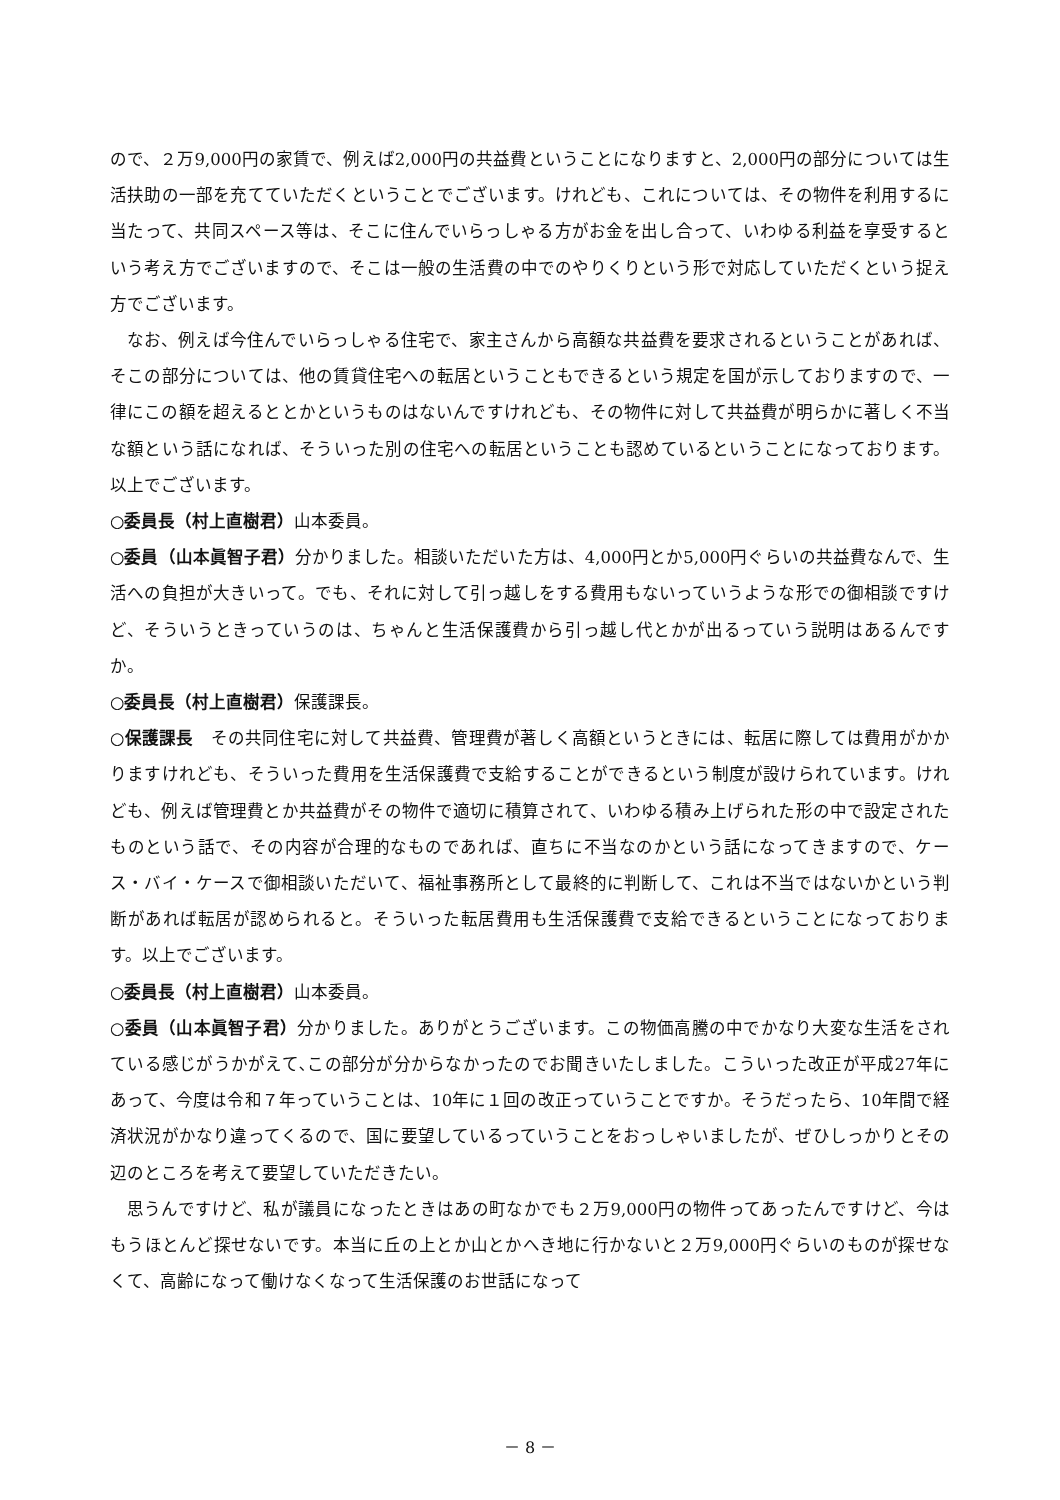ので、２万9,000円の家賃で、例えば2,000円の共益費ということになりますと、2,000円の部分については生活扶助の一部を充てていただくということでございます。けれども、これについては、その物件を利用するに当たって、共同スペース等は、そこに住んでいらっしゃる方がお金を出し合って、いわゆる利益を享受するという考え方でございますので、そこは一般の生活費の中でのやりくりという形で対応していただくという捉え方でございます。
なお、例えば今住んでいらっしゃる住宅で、家主さんから高額な共益費を要求されるということがあれば、そこの部分については、他の賃貸住宅への転居ということもできるという規定を国が示しておりますので、一律にこの額を超えるととかというものはないんですけれども、その物件に対して共益費が明らかに著しく不当な額という話になれば、そういった別の住宅への転居ということも認めているということになっております。以上でございます。
○委員長（村上直樹君）山本委員。
○委員（山本眞智子君）分かりました。相談いただいた方は、4,000円とか5,000円ぐらいの共益費なんで、生活への負担が大きいって。でも、それに対して引っ越しをする費用もないっていうような形での御相談ですけど、そういうときっていうのは、ちゃんと生活保護費から引っ越し代とかが出るっていう説明はあるんですか。
○委員長（村上直樹君）保護課長。
○保護課長　その共同住宅に対して共益費、管理費が著しく高額というときには、転居に際しては費用がかかりますけれども、そういった費用を生活保護費で支給することができるという制度が設けられています。けれども、例えば管理費とか共益費がその物件で適切に積算されて、いわゆる積み上げられた形の中で設定されたものという話で、その内容が合理的なものであれば、直ちに不当なのかという話になってきますので、ケース・バイ・ケースで御相談いただいて、福祉事務所として最終的に判断して、これは不当ではないかという判断があれば転居が認められると。そういった転居費用も生活保護費で支給できるということになっております。以上でございます。
○委員長（村上直樹君）山本委員。
○委員（山本眞智子君）分かりました。ありがとうございます。この物価高騰の中でかなり大変な生活をされている感じがうかがえて､この部分が分からなかったのでお聞きいたしました。こういった改正が平成27年にあって、今度は令和７年っていうことは、10年に１回の改正っていうことですか。そうだったら、10年間で経済状況がかなり違ってくるので、国に要望しているっていうことをおっしゃいましたが、ぜひしっかりとその辺のところを考えて要望していただきたい。
思うんですけど、私が議員になったときはあの町なかでも２万9,000円の物件ってあったんですけど、今はもうほとんど探せないです。本当に丘の上とか山とかへき地に行かないと２万9,000円ぐらいのものが探せなくて、高齢になって働けなくなって生活保護のお世話になって
－ 8 －